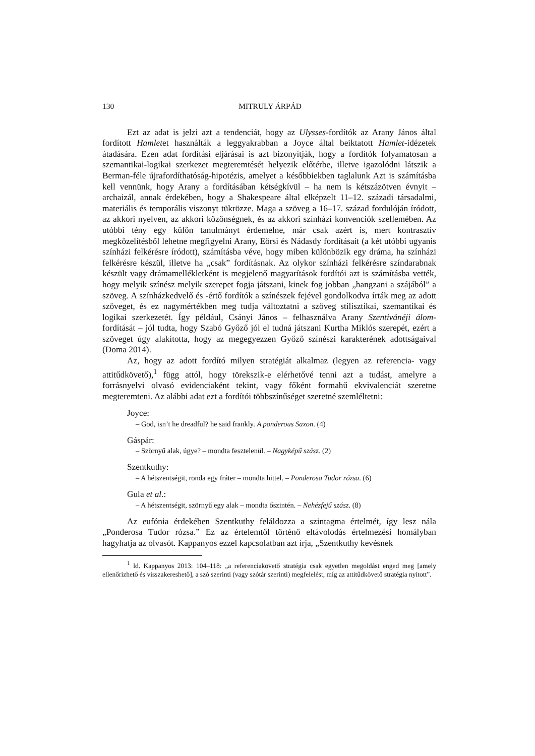130 MITRULY ÁRPÁD
Ezt az adat is jelzi azt a tendenciát, hogy az Ulysses-fordítók az Arany János által fordított Hamletet használták a leggyakrabban a Joyce által beiktatott Hamlet-idézetek átadására. Ezen adat fordítási eljárásai is azt bizonyítják, hogy a fordítók folyamatosan a szemantikai-logikai szerkezet megteremtését helyezik előtérbe, illetve igazolódni látszik a Berman-féle újrafordíthatóság-hipotézis, amelyet a későbbiekben taglalunk Azt is számításba kell vennünk, hogy Arany a fordításában kétségkívül – ha nem is kétszázötven évnyit – archaizál, annak érdekében, hogy a Shakespeare által elképzelt 11–12. századi társadalmi, materiális és temporális viszonyt tükrözze. Maga a szöveg a 16–17. század fordulóján íródott, az akkori nyelven, az akkori közönségnek, és az akkori színházi konvenciók szellemében. Az utóbbi tény egy külön tanulmányt érdemelne, már csak azért is, mert kontrasztív megközelítésből lehetne megfigyelni Arany, Eörsi és Nádasdy fordításait (a két utóbbi ugyanis színházi felkérésre íródott), számításba véve, hogy miben különbözik egy dráma, ha színházi felkérésre készül, illetve ha „csak” fordításnak. Az olykor színházi felkérésre színdarabnak készült vagy drámamellékletként is megjelenő magyarítások fordítói azt is számításba vették, hogy melyik színész melyik szerepet fogja játszani, kinek fog jobban „hangzani a szájából” a szöveg. A színházkedvelő és -értő fordítók a színészek fejével gondolkodva írták meg az adott szöveget, és ez nagymértékben meg tudja változtatni a szöveg stilisztikai, szemantikai és logikai szerkezetét. Így például, Csányi János – felhasználva Arany Szentivánéji álom-fordítását – jól tudta, hogy Szabó Győző jól el tudná játszani Kurtha Miklós szerepét, ezért a szöveget úgy alakította, hogy az megegyezzen Győző színészi karakterének adottságaival (Doma 2014).
Az, hogy az adott fordító milyen stratégiát alkalmaz (legyen az referencia- vagy attitűdkövető),<sup>1</sup> függ attól, hogy törekszik-e elérhetővé tenni azt a tudást, amelyre a forrásnyelvi olvasó evidenciaként tekint, vagy főként formahű ekvivalenciát szeretne megteremteni. Az alábbi adat ezt a fordítói többszínűséget szeretné szemléltetni:
Joyce:
– God, isn’t he dreadful? he said frankly. A ponderous Saxon. (4)
Gáspár:
– Szörnyű alak, úgye? – mondta fesztelenül. – Nagyképű szász. (2)
Szentkuthy:
– A hétszentségit, ronda egy fráter – mondta hittel. – Ponderosa Tudor rózsa. (6)
Gula et al.:
– A hétszentségit, szörnyű egy alak – mondta őszintén. – Nehézfejű szász. (8)
Az eufónia érdekében Szentkuthy feláldozza a szintagma értelmét, így lesz nála „Ponderosa Tudor rózsa.” Ez az értelemtől történő eltávolodás értelmezési homályban hagyhatja az olvasót. Kappanyos ezzel kapcsolatban azt írja, „Szentkuthy kevésnek
<sup>1</sup> ld. Kappanyos 2013: 104–118: „a referenciakövető stratégia csak egyetlen megoldást enged meg [amely ellenőrizhető és visszakereshető], a szó szerinti (vagy szótár szerinti) megfelelést, míg az attitűdkövető stratégia nyitott”.